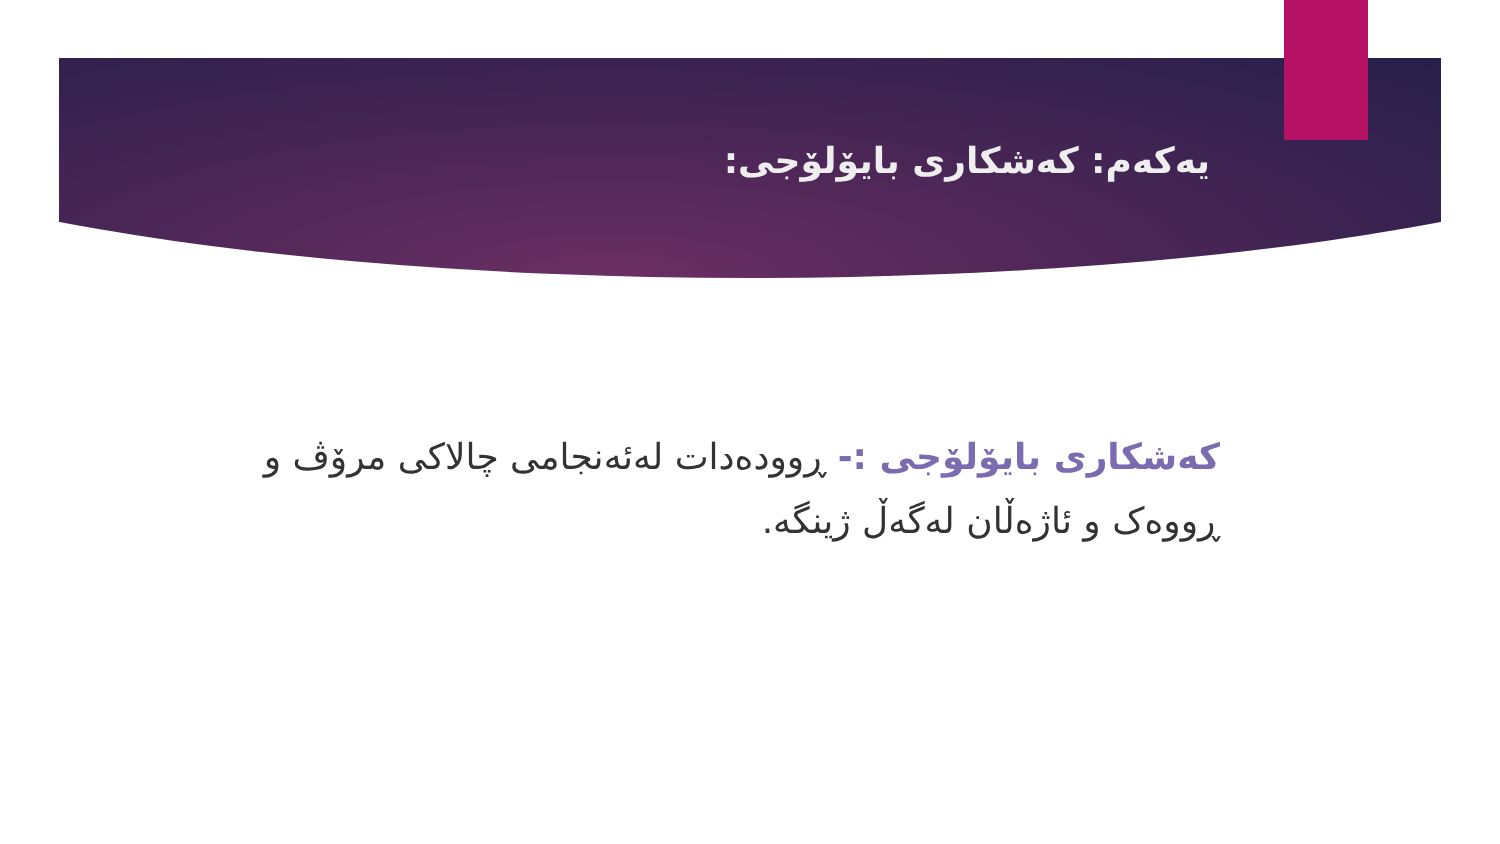یەکەم: کەشکاری بایۆلۆجی:
کەشکاری بایۆلۆجی :- ڕوودەدات لەئەنجامی چالاکی مرۆڤ و ڕووەک و ئاژەڵان لەگەڵ ژینگە.